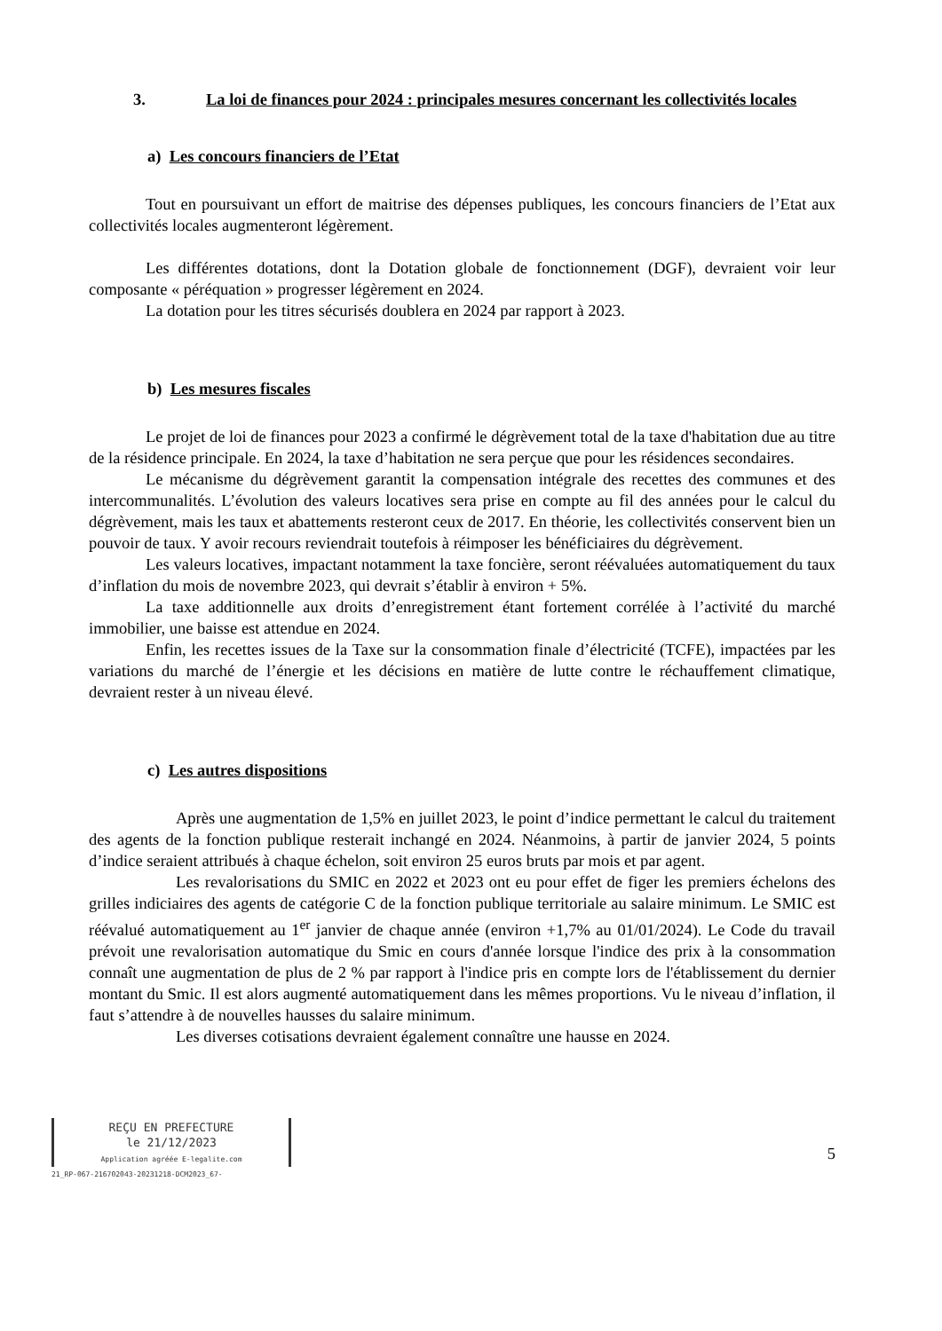3. La loi de finances pour 2024 : principales mesures concernant les collectivités locales
a) Les concours financiers de l’Etat
Tout en poursuivant un effort de maitrise des dépenses publiques, les concours financiers de l’Etat aux collectivités locales augmenteront légèrement.
Les différentes dotations, dont la Dotation globale de fonctionnement (DGF), devraient voir leur composante « péréquation » progresser légèrement en 2024.
La dotation pour les titres sécurisés doublera en 2024 par rapport à 2023.
b) Les mesures fiscales
Le projet de loi de finances pour 2023 a confirmé le dégrèvement total de la taxe d'habitation due au titre de la résidence principale. En 2024, la taxe d’habitation ne sera perçue que pour les résidences secondaires.
Le mécanisme du dégrèvement garantit la compensation intégrale des recettes des communes et des intercommunalités. L’évolution des valeurs locatives sera prise en compte au fil des années pour le calcul du dégrèvement, mais les taux et abattements resteront ceux de 2017. En théorie, les collectivités conservent bien un pouvoir de taux. Y avoir recours reviendrait toutefois à réimposer les bénéficiaires du dégrèvement.
Les valeurs locatives, impactant notamment la taxe foncière, seront réévaluées automatiquement du taux d’inflation du mois de novembre 2023, qui devrait s’établir à environ + 5%.
La taxe additionnelle aux droits d’enregistrement étant fortement corrélée à l’activité du marché immobilier, une baisse est attendue en 2024.
Enfin, les recettes issues de la Taxe sur la consommation finale d’électricité (TCFE), impactées par les variations du marché de l’énergie et les décisions en matière de lutte contre le réchauffement climatique, devraient rester à un niveau élevé.
c) Les autres dispositions
Après une augmentation de 1,5% en juillet 2023, le point d’indice permettant le calcul du traitement des agents de la fonction publique resterait inchangé en 2024. Néanmoins, à partir de janvier 2024, 5 points d’indice seraient attribués à chaque échelon, soit environ 25 euros bruts par mois et par agent.
Les revalorisations du SMIC en 2022 et 2023 ont eu pour effet de figer les premiers échelons des grilles indiciaires des agents de catégorie C de la fonction publique territoriale au salaire minimum. Le SMIC est réévalué automatiquement au 1<sup>er</sup> janvier de chaque année (environ +1,7% au 01/01/2024). Le Code du travail prévoit une revalorisation automatique du Smic en cours d'année lorsque l'indice des prix à la consommation connaît une augmentation de plus de 2 % par rapport à l'indice pris en compte lors de l'établissement du dernier montant du Smic. Il est alors augmenté automatiquement dans les mêmes proportions. Vu le niveau d’inflation, il faut s’attendre à de nouvelles hausses du salaire minimum.
Les diverses cotisations devraient également connaître une hausse en 2024.
REÇU EN PREFECTURE
le 21/12/2023
Application agréée E-legalite.com
21_RP-067-216702043-20231218-DCM2023_67-
5